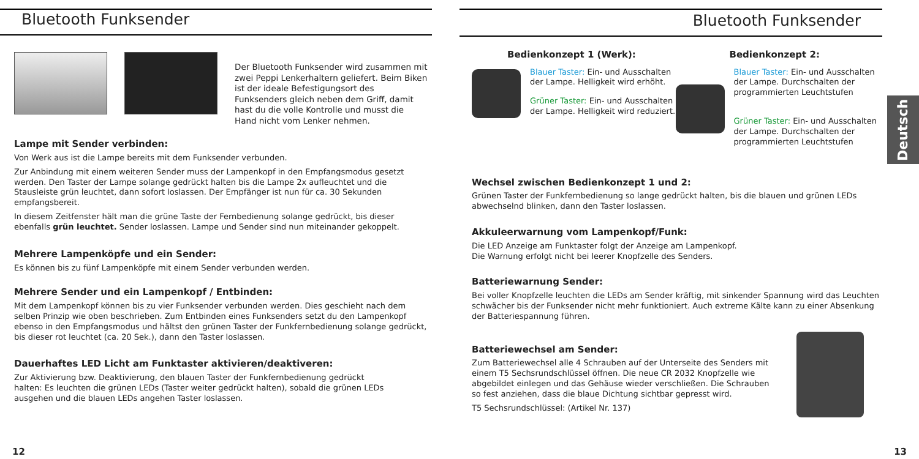Bluetooth Funksender
Der Bluetooth Funksender wird zusammen mit zwei Peppi Lenkerhaltern geliefert. Beim Biken ist der ideale Befestigungsort des Funksenders gleich neben dem Griff, damit hast du die volle Kontrolle und musst die Hand nicht vom Lenker nehmen.
Lampe mit Sender verbinden:
Von Werk aus ist die Lampe bereits mit dem Funksender verbunden.
Zur Anbindung mit einem weiteren Sender muss der Lampenkopf in den Empfangsmodus gesetzt werden. Den Taster der Lampe solange gedrückt halten bis die Lampe 2x aufleuchtet und die Stausleiste grün leuchtet, dann sofort loslassen. Der Empfänger ist nun für ca. 30 Sekunden empfangsbereit.
In diesem Zeitfenster hält man die grüne Taste der Fernbedienung solange gedrückt, bis dieser ebenfalls grün leuchtet. Sender loslassen. Lampe und Sender sind nun miteinander gekoppelt.
Mehrere Lampenköpfe und ein Sender:
Es können bis zu fünf Lampenköpfe mit einem Sender verbunden werden.
Mehrere Sender und ein Lampenkopf / Entbinden:
Mit dem Lampenkopf können bis zu vier Funksender verbunden werden. Dies geschieht nach dem selben Prinzip wie oben beschrieben. Zum Entbinden eines Funksenders setzt du den Lampenkopf ebenso in den Empfangsmodus und hältst den grünen Taster der Funkfernbedienung solange gedrückt, bis dieser rot leuchtet (ca. 20 Sek.), dann den Taster loslassen.
Dauerhaftes LED Licht am Funktaster aktivieren/deaktiveren:
Zur Aktivierung bzw. Deaktivierung, den blauen Taster der Funkfernbedienung gedrückt halten: Es leuchten die grünen LEDs (Taster weiter gedrückt halten), sobald die grünen LEDs ausgehen und die blauen LEDs angehen Taster loslassen.
12
Bluetooth Funksender
Deutsch
Bedienkonzept 1 (Werk):
Blauer Taster: Ein- und Ausschalten der Lampe. Helligkeit wird erhöht.
Grüner Taster: Ein- und Ausschalten der Lampe. Helligkeit wird reduziert.
Bedienkonzept 2:
Blauer Taster: Ein- und Ausschalten der Lampe. Durchschalten der programmierten Leuchtstufen
Grüner Taster: Ein- und Ausschalten der Lampe. Durchschalten der programmierten Leuchtstufen
Wechsel zwischen Bedienkonzept 1 und 2:
Grünen Taster der Funkfernbedienung so lange gedrückt halten, bis die blauen und grünen LEDs abwechselnd blinken, dann den Taster loslassen.
Akkuleerwarnung vom Lampenkopf/Funk:
Die LED Anzeige am Funktaster folgt der Anzeige am Lampenkopf.
Die Warnung erfolgt nicht bei leerer Knopfzelle des Senders.
Batteriewarnung Sender:
Bei voller Knopfzelle leuchten die LEDs am Sender kräftig, mit sinkender Spannung wird das Leuchten schwächer bis der Funksender nicht mehr funktioniert. Auch extreme Kälte kann zu einer Absenkung der Batteriespannung führen.
Batteriewechsel am Sender:
Zum Batteriewechsel alle 4 Schrauben auf der Unterseite des Senders mit einem T5 Sechsrundschlüssel öffnen. Die neue CR 2032 Knopfzelle wie abgebildet einlegen und das Gehäuse wieder verschließen. Die Schrauben so fest anziehen, dass die blaue Dichtung sichtbar gepresst wird.
T5 Sechsrundschlüssel: (Artikel Nr. 137)
13